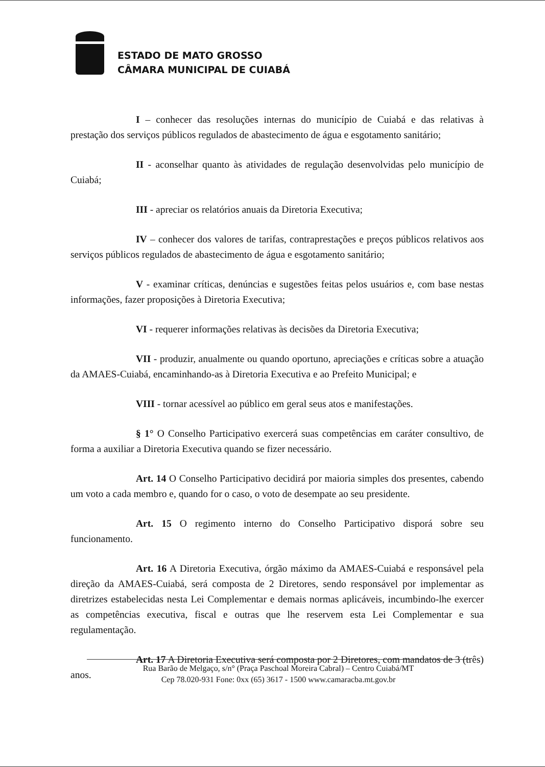ESTADO DE MATO GROSSO
CÂMARA MUNICIPAL DE CUIABÁ
I – conhecer das resoluções internas do município de Cuiabá e das relativas à prestação dos serviços públicos regulados de abastecimento de água e esgotamento sanitário;
II - aconselhar quanto às atividades de regulação desenvolvidas pelo município de Cuiabá;
III - apreciar os relatórios anuais da Diretoria Executiva;
IV – conhecer dos valores de tarifas, contraprestações e preços públicos relativos aos serviços públicos regulados de abastecimento de água e esgotamento sanitário;
V - examinar críticas, denúncias e sugestões feitas pelos usuários e, com base nestas informações, fazer proposições à Diretoria Executiva;
VI - requerer informações relativas às decisões da Diretoria Executiva;
VII - produzir, anualmente ou quando oportuno, apreciações e críticas sobre a atuação da AMAES-Cuiabá, encaminhando-as à Diretoria Executiva e ao Prefeito Municipal; e
VIII - tornar acessível ao público em geral seus atos e manifestações.
§ 1° O Conselho Participativo exercerá suas competências em caráter consultivo, de forma a auxiliar a Diretoria Executiva quando se fizer necessário.
Art. 14 O Conselho Participativo decidirá por maioria simples dos presentes, cabendo um voto a cada membro e, quando for o caso, o voto de desempate ao seu presidente.
Art. 15 O regimento interno do Conselho Participativo disporá sobre seu funcionamento.
Art. 16 A Diretoria Executiva, órgão máximo da AMAES-Cuiabá e responsável pela direção da AMAES-Cuiabá, será composta de 2 Diretores, sendo responsável por implementar as diretrizes estabelecidas nesta Lei Complementar e demais normas aplicáveis, incumbindo-lhe exercer as competências executiva, fiscal e outras que lhe reservem esta Lei Complementar e sua regulamentação.
Art. 17 A Diretoria Executiva será composta por 2 Diretores, com mandatos de 3 (três) anos.
Rua Barão de Melgaço, s/n° (Praça Paschoal Moreira Cabral) – Centro Cuiabá/MT
Cep 78.020-931 Fone: 0xx (65) 3617 - 1500 www.camaracba.mt.gov.br